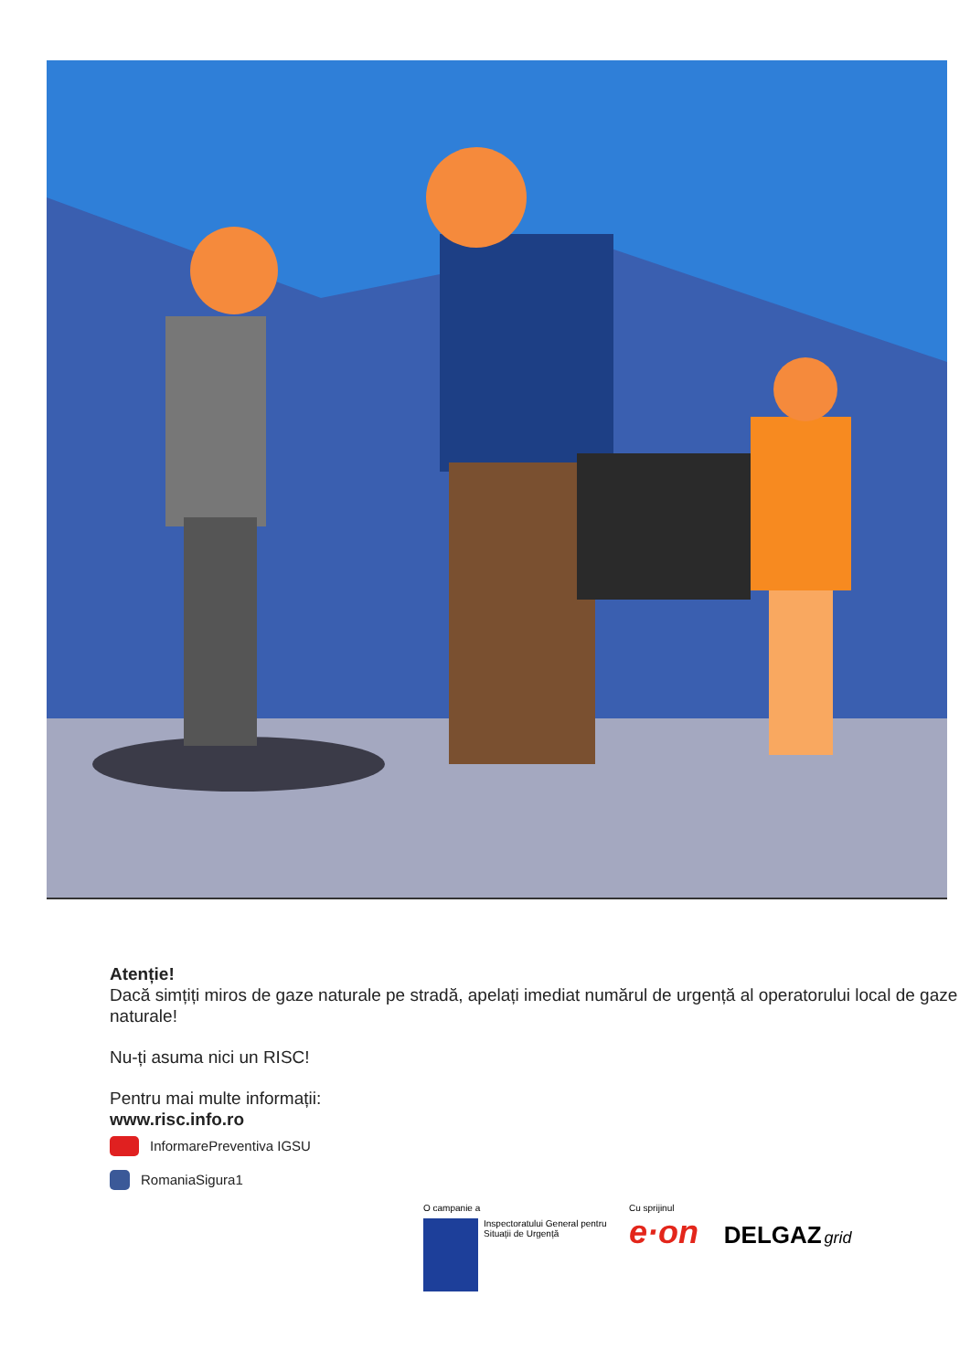Atenție!
Dacă simțiți miros de gaze naturale pe stradă, apelați imediat numărul de urgență al operatorului local de gaze naturale!
Nu-ți asuma nici un RISC!
Pentru mai multe informații:
www.risc.info.ro
InformarePreventiva IGSU
RomaniaSigura1
O campanie a
Inspectoratului General pentru
Situații de Urgență
Cu sprijinul
e·on DELGAZ grid